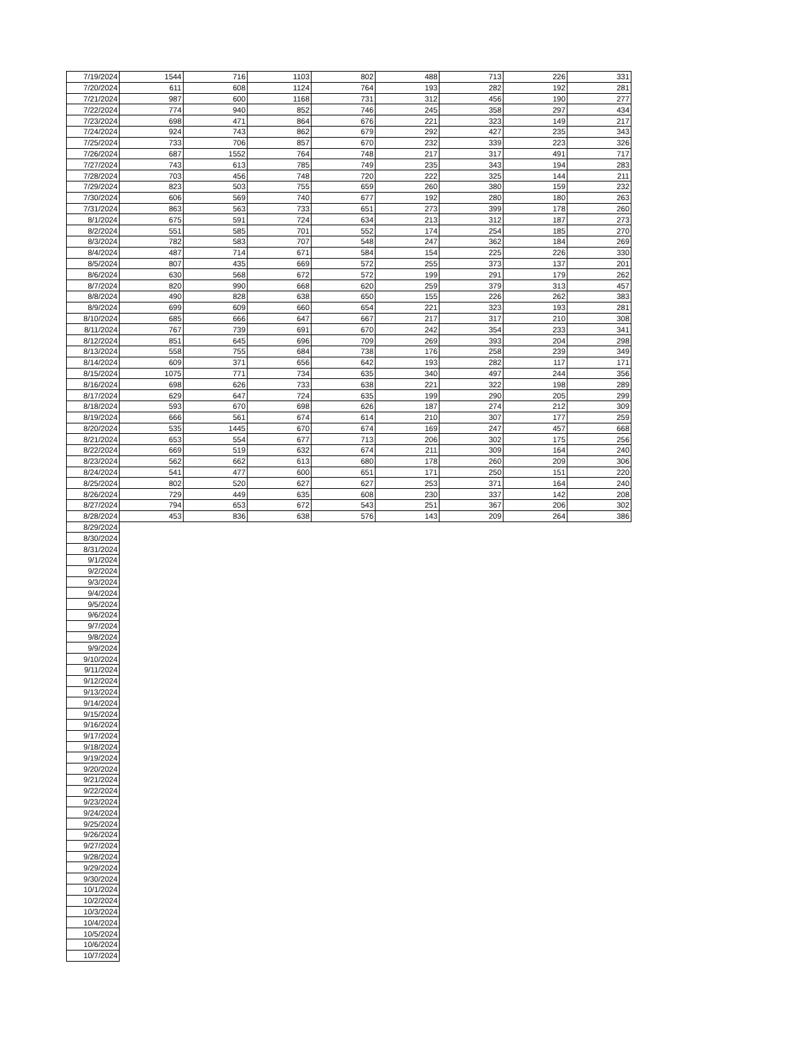| 7/19/2024 | 1544 | 716 | 1103 | 802 | 488 | 713 | 226 | 331 |
| 7/20/2024 | 611 | 608 | 1124 | 764 | 193 | 282 | 192 | 281 |
| 7/21/2024 | 987 | 600 | 1168 | 731 | 312 | 456 | 190 | 277 |
| 7/22/2024 | 774 | 940 | 852 | 746 | 245 | 358 | 297 | 434 |
| 7/23/2024 | 698 | 471 | 864 | 676 | 221 | 323 | 149 | 217 |
| 7/24/2024 | 924 | 743 | 862 | 679 | 292 | 427 | 235 | 343 |
| 7/25/2024 | 733 | 706 | 857 | 670 | 232 | 339 | 223 | 326 |
| 7/26/2024 | 687 | 1552 | 764 | 748 | 217 | 317 | 491 | 717 |
| 7/27/2024 | 743 | 613 | 785 | 749 | 235 | 343 | 194 | 283 |
| 7/28/2024 | 703 | 456 | 748 | 720 | 222 | 325 | 144 | 211 |
| 7/29/2024 | 823 | 503 | 755 | 659 | 260 | 380 | 159 | 232 |
| 7/30/2024 | 606 | 569 | 740 | 677 | 192 | 280 | 180 | 263 |
| 7/31/2024 | 863 | 563 | 733 | 651 | 273 | 399 | 178 | 260 |
| 8/1/2024 | 675 | 591 | 724 | 634 | 213 | 312 | 187 | 273 |
| 8/2/2024 | 551 | 585 | 701 | 552 | 174 | 254 | 185 | 270 |
| 8/3/2024 | 782 | 583 | 707 | 548 | 247 | 362 | 184 | 269 |
| 8/4/2024 | 487 | 714 | 671 | 584 | 154 | 225 | 226 | 330 |
| 8/5/2024 | 807 | 435 | 669 | 572 | 255 | 373 | 137 | 201 |
| 8/6/2024 | 630 | 568 | 672 | 572 | 199 | 291 | 179 | 262 |
| 8/7/2024 | 820 | 990 | 668 | 620 | 259 | 379 | 313 | 457 |
| 8/8/2024 | 490 | 828 | 638 | 650 | 155 | 226 | 262 | 383 |
| 8/9/2024 | 699 | 609 | 660 | 654 | 221 | 323 | 193 | 281 |
| 8/10/2024 | 685 | 666 | 647 | 667 | 217 | 317 | 210 | 308 |
| 8/11/2024 | 767 | 739 | 691 | 670 | 242 | 354 | 233 | 341 |
| 8/12/2024 | 851 | 645 | 696 | 709 | 269 | 393 | 204 | 298 |
| 8/13/2024 | 558 | 755 | 684 | 738 | 176 | 258 | 239 | 349 |
| 8/14/2024 | 609 | 371 | 656 | 642 | 193 | 282 | 117 | 171 |
| 8/15/2024 | 1075 | 771 | 734 | 635 | 340 | 497 | 244 | 356 |
| 8/16/2024 | 698 | 626 | 733 | 638 | 221 | 322 | 198 | 289 |
| 8/17/2024 | 629 | 647 | 724 | 635 | 199 | 290 | 205 | 299 |
| 8/18/2024 | 593 | 670 | 698 | 626 | 187 | 274 | 212 | 309 |
| 8/19/2024 | 666 | 561 | 674 | 614 | 210 | 307 | 177 | 259 |
| 8/20/2024 | 535 | 1445 | 670 | 674 | 169 | 247 | 457 | 668 |
| 8/21/2024 | 653 | 554 | 677 | 713 | 206 | 302 | 175 | 256 |
| 8/22/2024 | 669 | 519 | 632 | 674 | 211 | 309 | 164 | 240 |
| 8/23/2024 | 562 | 662 | 613 | 680 | 178 | 260 | 209 | 306 |
| 8/24/2024 | 541 | 477 | 600 | 651 | 171 | 250 | 151 | 220 |
| 8/25/2024 | 802 | 520 | 627 | 627 | 253 | 371 | 164 | 240 |
| 8/26/2024 | 729 | 449 | 635 | 608 | 230 | 337 | 142 | 208 |
| 8/27/2024 | 794 | 653 | 672 | 543 | 251 | 367 | 206 | 302 |
| 8/28/2024 | 453 | 836 | 638 | 576 | 143 | 209 | 264 | 386 |
| 8/29/2024 | | | | | | | | |
| 8/30/2024 | | | | | | | | |
| 8/31/2024 | | | | | | | | |
| 9/1/2024 | | | | | | | | |
| 9/2/2024 | | | | | | | | |
| 9/3/2024 | | | | | | | | |
| 9/4/2024 | | | | | | | | |
| 9/5/2024 | | | | | | | | |
| 9/6/2024 | | | | | | | | |
| 9/7/2024 | | | | | | | | |
| 9/8/2024 | | | | | | | | |
| 9/9/2024 | | | | | | | | |
| 9/10/2024 | | | | | | | | |
| 9/11/2024 | | | | | | | | |
| 9/12/2024 | | | | | | | | |
| 9/13/2024 | | | | | | | | |
| 9/14/2024 | | | | | | | | |
| 9/15/2024 | | | | | | | | |
| 9/16/2024 | | | | | | | | |
| 9/17/2024 | | | | | | | | |
| 9/18/2024 | | | | | | | | |
| 9/19/2024 | | | | | | | | |
| 9/20/2024 | | | | | | | | |
| 9/21/2024 | | | | | | | | |
| 9/22/2024 | | | | | | | | |
| 9/23/2024 | | | | | | | | |
| 9/24/2024 | | | | | | | | |
| 9/25/2024 | | | | | | | | |
| 9/26/2024 | | | | | | | | |
| 9/27/2024 | | | | | | | | |
| 9/28/2024 | | | | | | | | |
| 9/29/2024 | | | | | | | | |
| 9/30/2024 | | | | | | | | |
| 10/1/2024 | | | | | | | | |
| 10/2/2024 | | | | | | | | |
| 10/3/2024 | | | | | | | | |
| 10/4/2024 | | | | | | | | |
| 10/5/2024 | | | | | | | | |
| 10/6/2024 | | | | | | | | |
| 10/7/2024 | | | | | | | | |